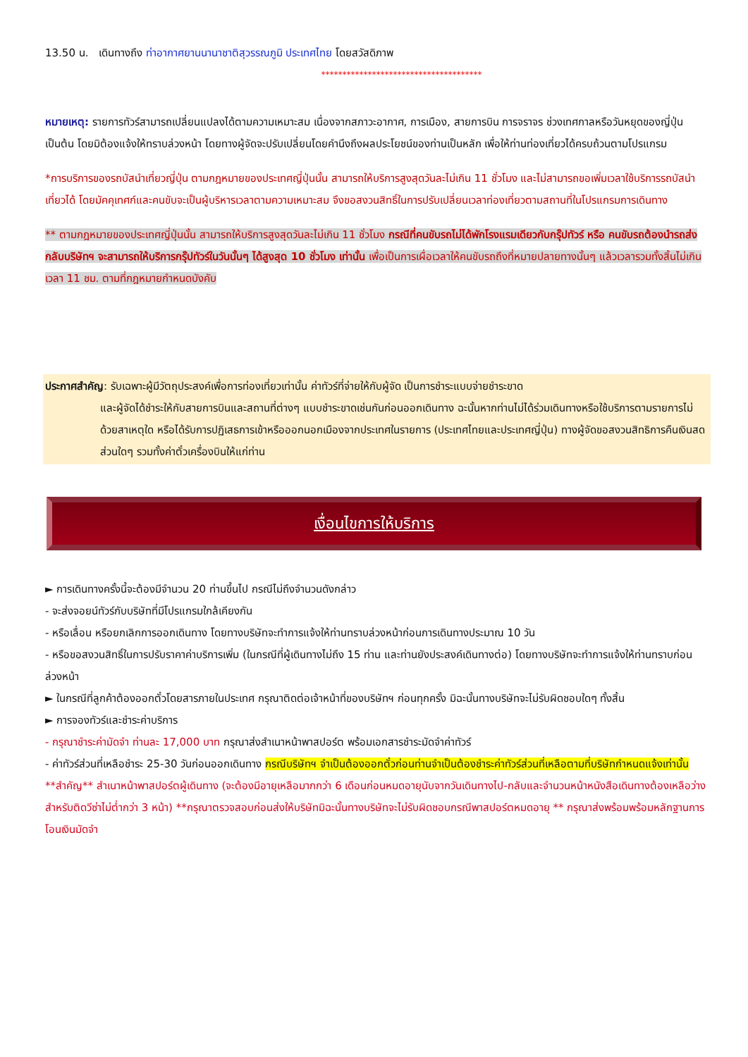13.50 น. เดินทางถึง ท่าอากาศยานนานาชาติสุวรรณภูมิ ประเทศไทย โดยสวัสดิภาพ
**************************************
หมายเหตุ: รายการทัวร์สามารถเปลี่ยนแปลงได้ตามความเหมาะสม เนื่องจากสภาวะอากาศ, การเมือง, สายการบิน การจราจร ช่วงเทศกาลหรือวันหยุดของญี่ปุ่น เป็นต้น โดยมิต้องแจ้งให้ทราบล่วงหน้า โดยทางผู้จัดจะปรับเปลี่ยนโดยคำนึงถึงผลประโยชน์ของท่านเป็นหลัก เพื่อให้ท่านท่องเที่ยวได้ครบถ้วนตามโปรแกรม
*การบริการของรถบัสนำเที่ยวญี่ปุ่น ตามกฎหมายของประเทศญี่ปุ่นนั้น สามารถให้บริการสูงสุดวันละไม่เกิน 11 ชั่วโมง และไม่สามารถขอเพิ่มเวลาใช้บริการรถบัสนำเที่ยวได้ โดยมัคคุเทศก์และคนขับจะเป็นผู้บริหารเวลาตามความเหมาะสม จึงขอสงวนสิทธิ์ในการปรับเปลี่ยนเวลาท่องเที่ยวตามสถานที่ในโปรแกรมการเดินทาง
** ตามกฎหมายของประเทศญี่ปุ่นนั้น สามารถให้บริการสูงสุดวันละไม่เกิน 11 ชั่วโมง กรณีที่คนขับรถไม่ได้พักโรงแรมเดียวกับกรุ๊ปทัวร์ หรือ คนขับรถต้องนำรถส่งกลับบริษัทฯ จะสามารถให้บริการกรุ๊ปทัวร์ในวันนั้นๆ ได้สูงสุด 10 ชั่วโมง เท่านั้น เพื่อเป็นการเผื่อเวลาให้คนขับรถถึงที่หมายปลายทางนั้นๆ แล้วเวลารวมทั้งสิ้นไม่เกินเวลา 11 ชม. ตามที่กฎหมายกำหนดบังคับ
ประกาศสำคัญ: รับเฉพาะผู้มีวัตถุประสงค์เพื่อการท่องเที่ยวเท่านั้น ค่าทัวร์ที่จ่ายให้กับผู้จัด เป็นการชำระแบบจ่ายชำระขาด
และผู้จัดได้ชำระให้กับสายการบินและสถานที่ต่างๆ แบบชำระขาดเช่นกันก่อนออกเดินทาง ฉะนั้นหากท่านไม่ได้ร่วมเดินทางหรือใช้บริการตามรายการไม่ด้วยสาเหตุใด หรือได้รับการปฏิเสธการเข้าหรือออกนอกเมืองจากประเทศในรายการ (ประเทศไทยและประเทศญี่ปุ่น) ทางผู้จัดขอสงวนสิทธิการคืนเงินสดส่วนใดๆ รวมทั้งค่าตั๋วเครื่องบินให้แก่ท่าน
เงื่อนไขการให้บริการ
► การเดินทางครั้งนี้จะต้องมีจำนวน 20 ท่านขึ้นไป กรณีไม่ถึงจำนวนดังกล่าว
- จะส่งจอยน์ทัวร์กับบริษัทที่มีโปรแกรมใกล้เคียงกัน
- หรือเลื่อน หรือยกเลิกการออกเดินทาง โดยทางบริษัทจะทำการแจ้งให้ท่านทราบล่วงหน้าก่อนการเดินทางประมาณ 10 วัน
- หรือขอสงวนสิทธิ์ในการปรับราคาค่าบริการเพิ่ม (ในกรณีที่ผู้เดินทางไม่ถึง 15 ท่าน และท่านยังประสงค์เดินทางต่อ) โดยทางบริษัทจะทำการแจ้งให้ท่านทราบก่อนล่วงหน้า
► ในกรณีที่ลูกค้าต้องออกตั๋วโดยสารภายในประเทศ กรุณาติดต่อเจ้าหน้าที่ของบริษัทฯ ก่อนทุกครั้ง มิฉะนั้นทางบริษัทจะไม่รับผิดชอบใดๆ ทั้งสิ้น
► การจองทัวร์และชำระค่าบริการ
- กรุณาชำระค่ามัดจำ ท่านละ 17,000 บาท กรุณาส่งสำเนาหน้าพาสปอร์ต พร้อมเอกสารชำระมัดจำค่าทัวร์
- ค่าทัวร์ส่วนที่เหลือชำระ 25-30 วันก่อนออกเดินทาง กรณีบริษัทฯ จำเป็นต้องออกตั๋วก่อนท่านจำเป็นต้องชำระค่าทัวร์ส่วนที่เหลือตามที่บริษัทกำหนดแจ้งเท่านั้น
**สำคัญ** สำเนาหน้าพาสปอร์ตผู้เดินทาง (จะต้องมีอายุเหลือมากกว่า 6 เดือนก่อนหมดอายุนับจากวันเดินทางไป-กลับและจำนวนหน้าหนังสือเดินทางต้องเหลือว่างสำหรับติดวีซ่าไม่ต่ำกว่า 3 หน้า) **กรุณาตรวจสอบก่อนส่งให้บริษัทมิฉะนั้นทางบริษัทจะไม่รับผิดชอบกรณีพาสปอร์ตหมดอายุ ** กรุณาส่งพร้อมพร้อมหลักฐานการโอนเงินมัดจำ